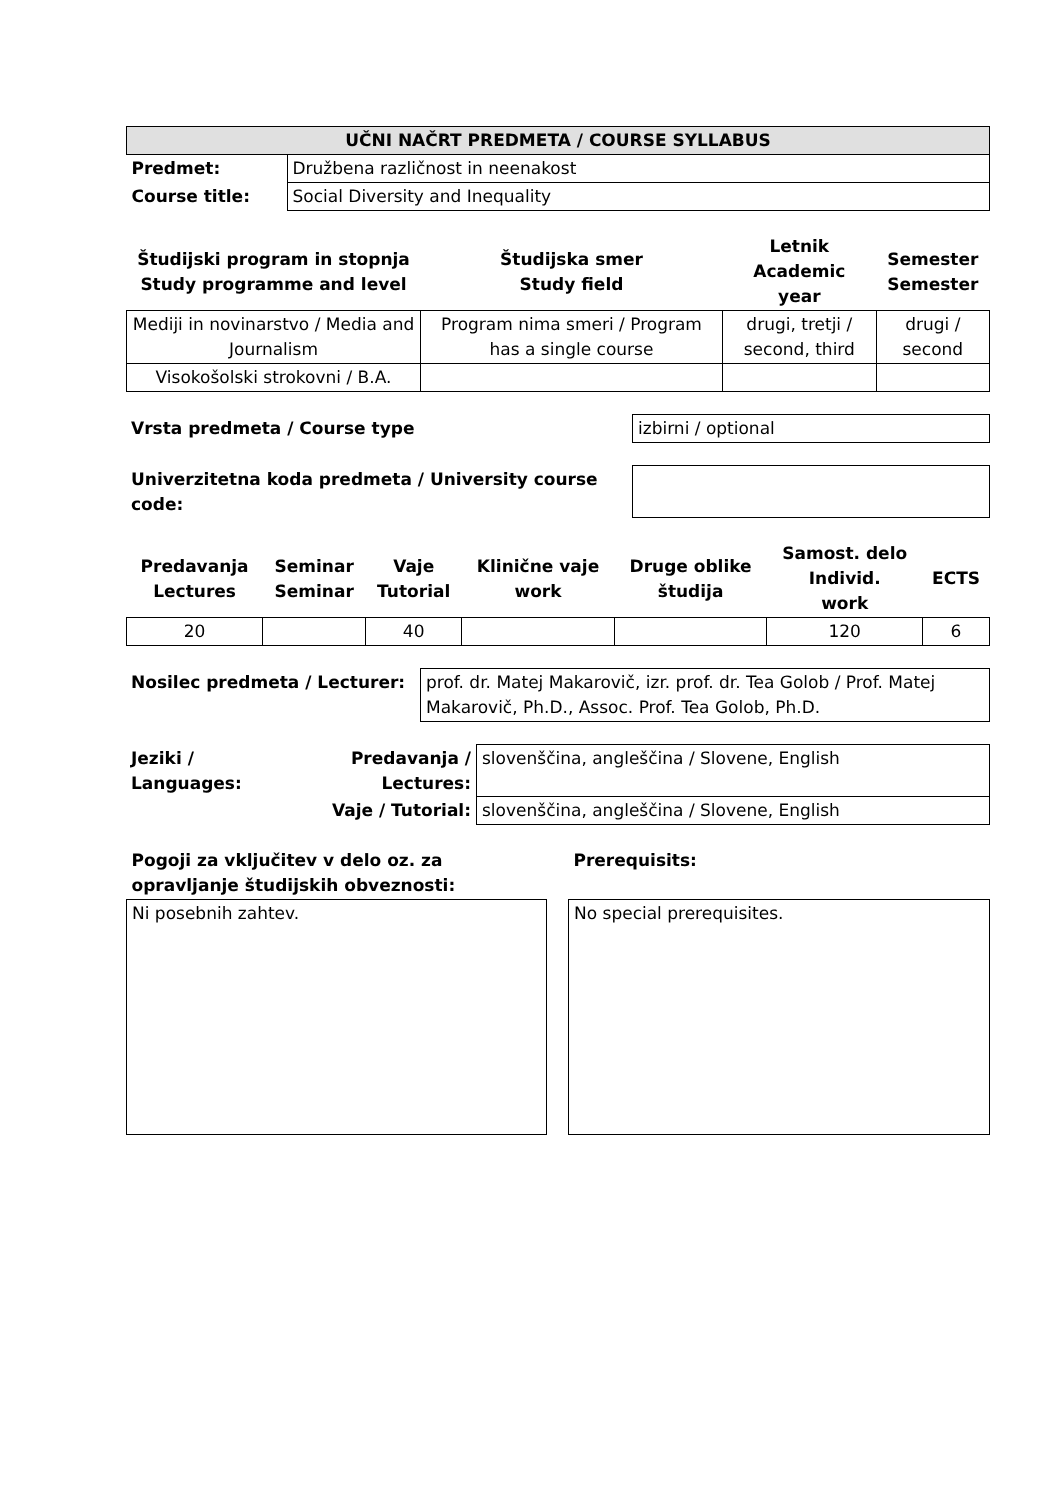| UČNI NAČRT PREDMETA / COURSE SYLLABUS | |
| Predmet: | Družbena različnost in neenakost |
| Course title: | Social Diversity and Inequality |
| Študijski program in stopnja Study programme and level | Študijska smer Study field | Letnik Academic year | Semester Semester |
| --- | --- | --- | --- |
| Mediji in novinarstvo / Media and Journalism | Program nima smeri / Program has a single course | drugi, tretji / second, third | drugi / second |
| Visokošolski strokovni / B.A. | | | |
| Vrsta predmeta / Course type | izbirni / optional |
| Univerzitetna koda predmeta / University course code: | |
| Predavanja Lectures | Seminar Seminar | Vaje Tutorial | Klinične vaje work | Druge oblike študija | Samost. delo Individ. work | ECTS |
| --- | --- | --- | --- | --- | --- | --- |
| 20 | | 40 | | | 120 | 6 |
| Nosilec predmeta / Lecturer: | prof. dr. Matej Makarovič, izr. prof. dr. Tea Golob / Prof. Matej Makarovič, Ph.D., Assoc. Prof. Tea Golob, Ph.D. |
| Jeziki / Languages: | Predavanja / Lectures: | slovenščina, angleščina / Slovene, English |
| | Vaje / Tutorial: | slovenščina, angleščina / Slovene, English |
| Pogoji za vključitev v delo oz. za opravljanje študijskih obveznosti: | | Prerequisits: |
| Ni posebnih zahtev. | | No special prerequisites. |